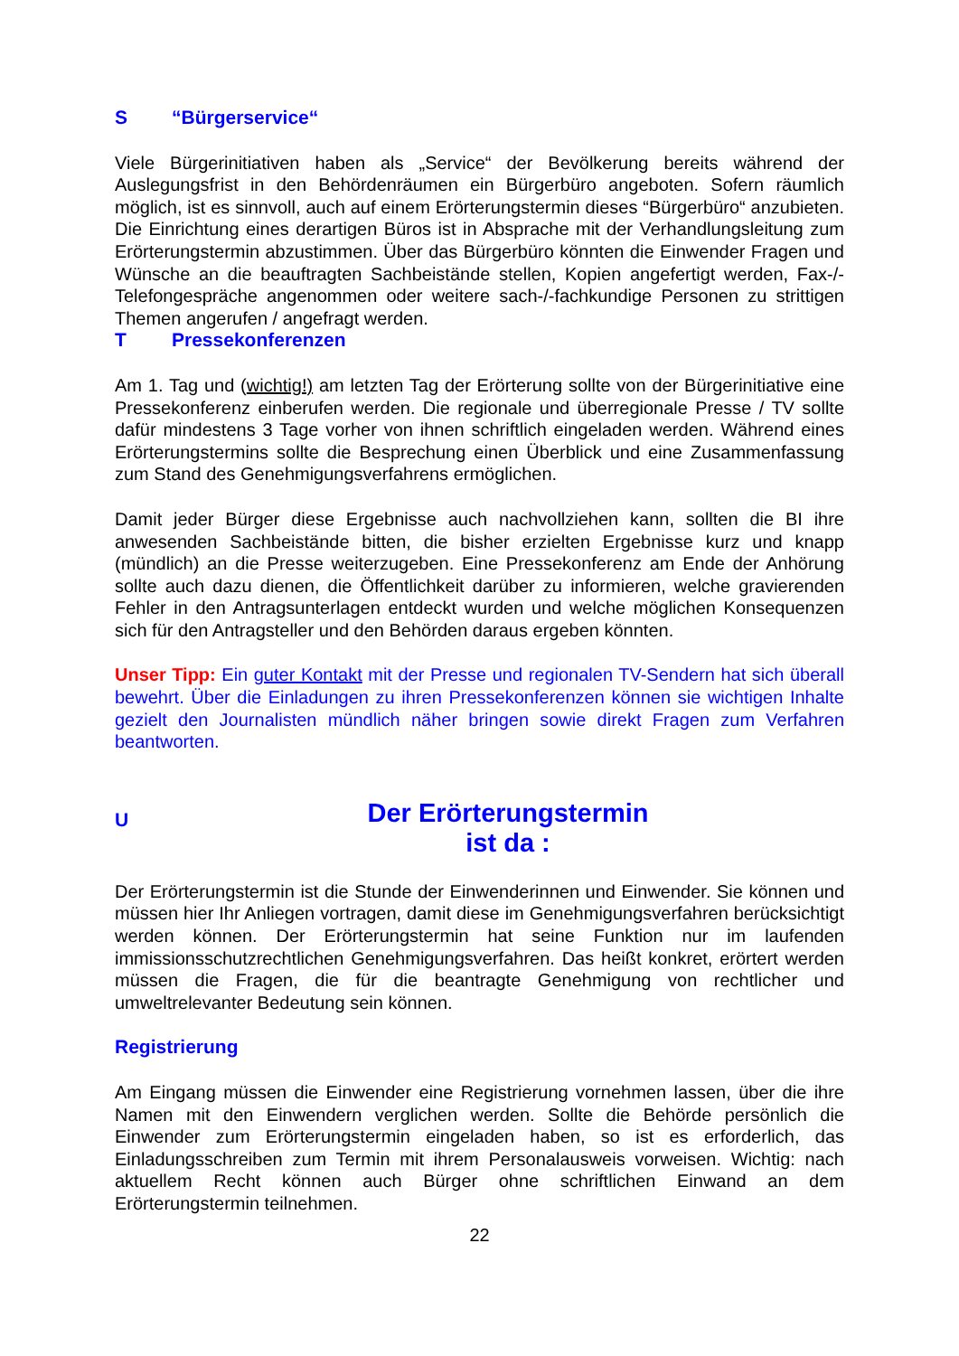S “Bürgerservice“
Viele Bürgerinitiativen haben als „Service“ der Bevölkerung bereits während der Auslegungsfrist in den Behördenräumen ein Bürgerbüro angeboten. Sofern räumlich möglich, ist es sinnvoll, auch auf einem Erörterungstermin dieses “Bürgerbüro“ anzubieten. Die Einrichtung eines derartigen Büros ist in Absprache mit der Verhandlungsleitung zum Erörterungstermin abzustimmen. Über das Bürgerbüro könnten die Einwender Fragen und Wünsche an die beauftragten Sachbeistände stellen, Kopien angefertigt werden, Fax-/-Telefongespräche angenommen oder weitere sach-/-fachkundige Personen zu strittigen Themen angerufen / angefragt werden.
T Pressekonferenzen
Am 1. Tag und (wichtig!) am letzten Tag der Erörterung sollte von der Bürgerinitiative eine Pressekonferenz einberufen werden. Die regionale und überregionale Presse / TV sollte dafür mindestens 3 Tage vorher von ihnen schriftlich eingeladen werden. Während eines Erörterungstermins sollte die Besprechung einen Überblick und eine Zusammenfassung zum Stand des Genehmigungsverfahrens ermöglichen.
Damit jeder Bürger diese Ergebnisse auch nachvollziehen kann, sollten die BI ihre anwesenden Sachbeistände bitten, die bisher erzielten Ergebnisse kurz und knapp (mündlich) an die Presse weiterzugeben. Eine Pressekonferenz am Ende der Anhörung sollte auch dazu dienen, die Öffentlichkeit darüber zu informieren, welche gravierenden Fehler in den Antragsunterlagen entdeckt wurden und welche möglichen Konsequenzen sich für den Antragsteller und den Behörden daraus ergeben könnten.
Unser Tipp: Ein guter Kontakt mit der Presse und regionalen TV-Sendern hat sich überall bewehrt. Über die Einladungen zu ihren Pressekonferenzen können sie wichtigen Inhalte gezielt den Journalisten mündlich näher bringen sowie direkt Fragen zum Verfahren beantworten.
U
Der Erörterungstermin
ist da :
Der Erörterungstermin ist die Stunde der Einwenderinnen und Einwender. Sie können und müssen hier Ihr Anliegen vortragen, damit diese im Genehmigungsverfahren berücksichtigt werden können. Der Erörterungstermin hat seine Funktion nur im laufenden immissionsschutzrechtlichen Genehmigungsverfahren. Das heißt konkret, erörtert werden müssen die Fragen, die für die beantragte Genehmigung von rechtlicher und umweltrelevanter Bedeutung sein können.
Registrierung
Am Eingang müssen die Einwender eine Registrierung vornehmen lassen, über die ihre Namen mit den Einwendern verglichen werden. Sollte die Behörde persönlich die Einwender zum Erörterungstermin eingeladen haben, so ist es erforderlich, das Einladungsschreiben zum Termin mit ihrem Personalausweis vorweisen. Wichtig: nach aktuellem Recht können auch Bürger ohne schriftlichen Einwand an dem Erörterungstermin teilnehmen.
22